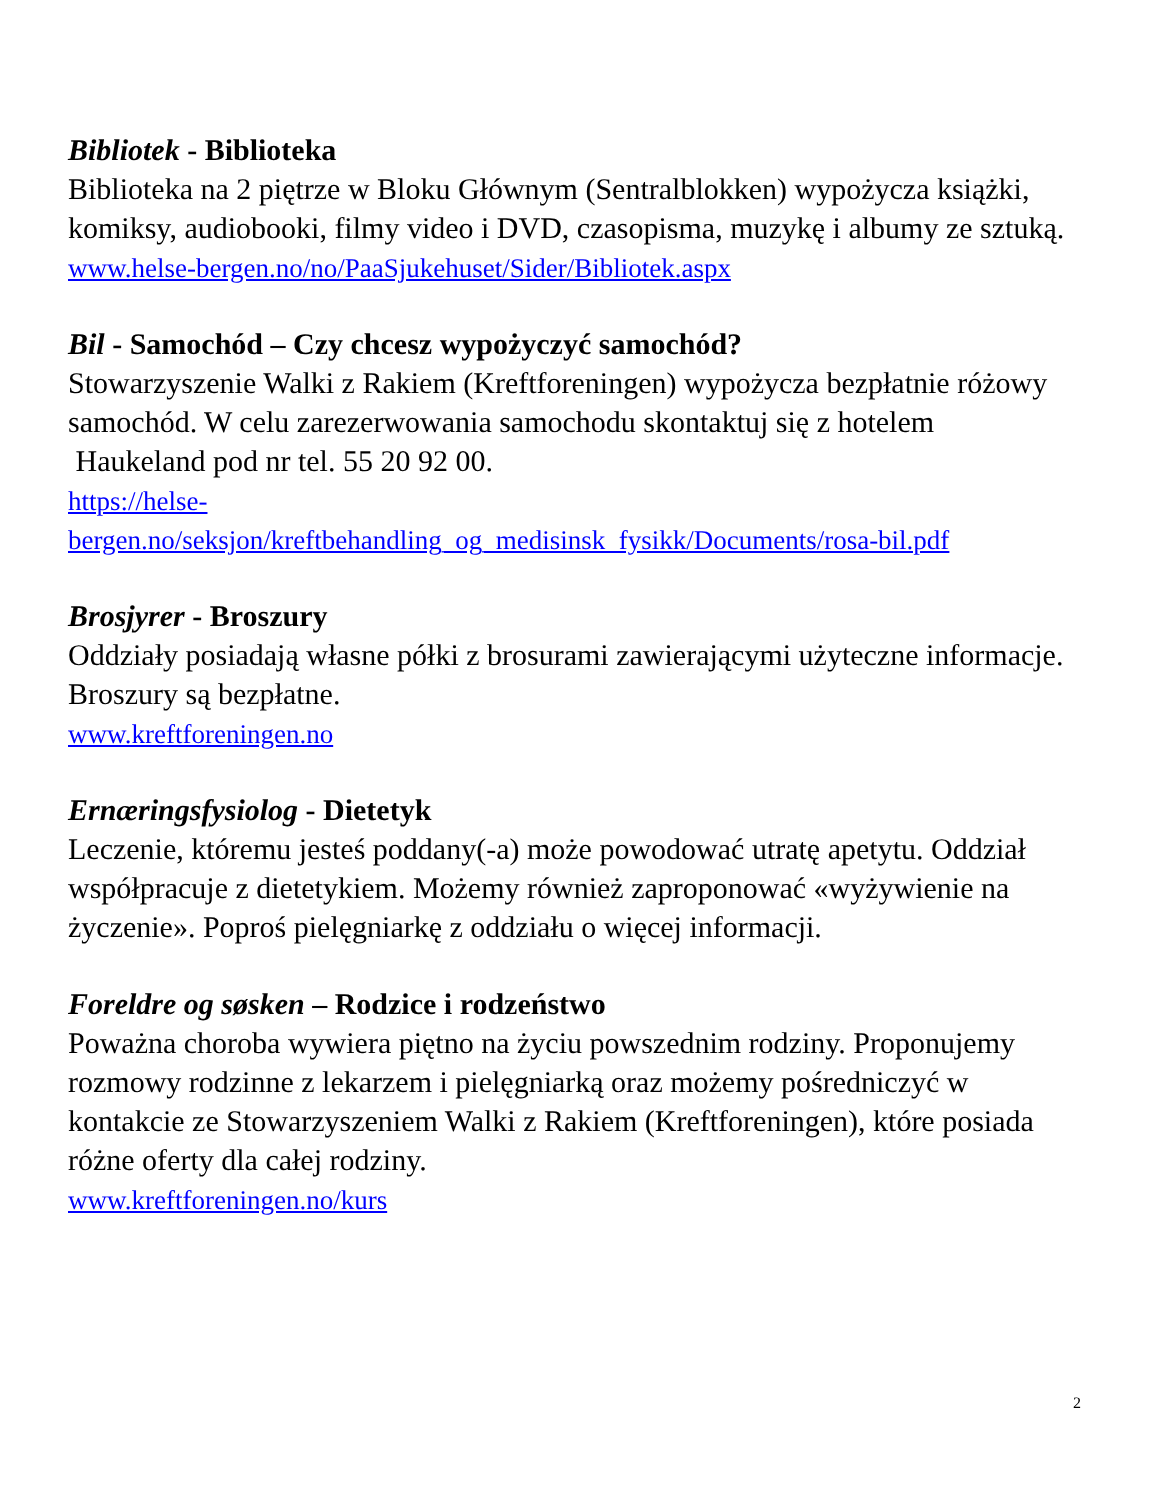Bibliotek - Biblioteka
Biblioteka na 2 piętrze w Bloku Głównym (Sentralblokken) wypożycza książki, komiksy, audiobooki, filmy video i DVD, czasopisma, muzykę i albumy ze sztuką.
www.helse-bergen.no/no/PaaSjukehuset/Sider/Bibliotek.aspx
Bil - Samochód – Czy chcesz wypożyczyć samochód?
Stowarzyszenie Walki z Rakiem (Kreftforeningen) wypożycza bezpłatnie różowy samochód. W celu zarezerwowania samochodu skontaktuj się z hotelem Haukeland pod nr tel. 55 20 92 00.
https://helse-
bergen.no/seksjon/kreftbehandling_og_medisinsk_fysikk/Documents/rosa-bil.pdf
Brosjyrer - Broszury
Oddziały posiadają własne półki z brosurami zawierającymi użyteczne informacje. Broszury są bezpłatne.
www.kreftforeningen.no
Ernæringsfysiolog - Dietetyk
Leczenie, któremu jesteś poddany(-a) może powodować utratę apetytu. Oddział współpracuje z dietetykiem. Możemy również zaproponować «wyżywienie na życzenie». Poproś pielęgniarkę z oddziału o więcej informacji.
Foreldre og søsken – Rodzice i rodzeństwo
Poważna choroba wywiera piętno na życiu powszednim rodziny. Proponujemy rozmowy rodzinne z lekarzem i pielęgniarką oraz możemy pośredniczyć w kontakcie ze Stowarzyszeniem Walki z Rakiem (Kreftforeningen), które posiada różne oferty dla całej rodziny.
www.kreftforeningen.no/kurs
2